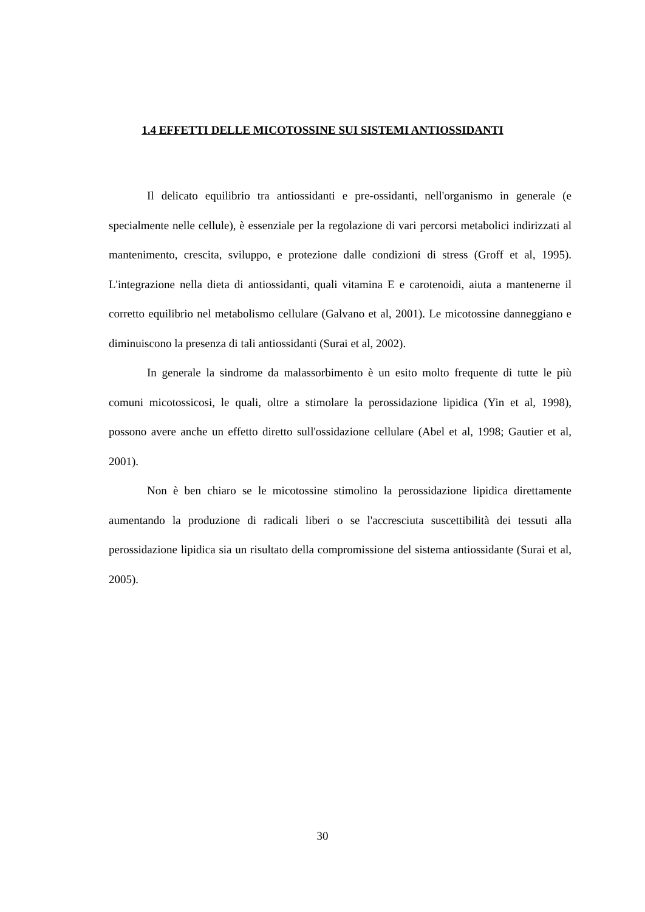1.4 EFFETTI DELLE MICOTOSSINE SUI SISTEMI ANTIOSSIDANTI
Il delicato equilibrio tra antiossidanti e pre-ossidanti, nell'organismo in generale (e specialmente nelle cellule), è essenziale per la regolazione di vari percorsi metabolici indirizzati al mantenimento, crescita, sviluppo, e protezione dalle condizioni di stress (Groff et al, 1995). L'integrazione nella dieta di antiossidanti, quali vitamina E e carotenoidi, aiuta a mantenerne il corretto equilibrio nel metabolismo cellulare (Galvano et al, 2001). Le micotossine danneggiano e diminuiscono la presenza di tali antiossidanti (Surai et al, 2002).
In generale la sindrome da malassorbimento è un esito molto frequente di tutte le più comuni micotossicosi, le quali, oltre a stimolare la perossidazione lipidica (Yin et al, 1998), possono avere anche un effetto diretto sull'ossidazione cellulare (Abel et al, 1998; Gautier et al, 2001).
Non è ben chiaro se le micotossine stimolino la perossidazione lipidica direttamente aumentando la produzione di radicali liberi o se l'accresciuta suscettibilità dei tessuti alla perossidazione lipidica sia un risultato della compromissione del sistema antiossidante (Surai et al, 2005).
30